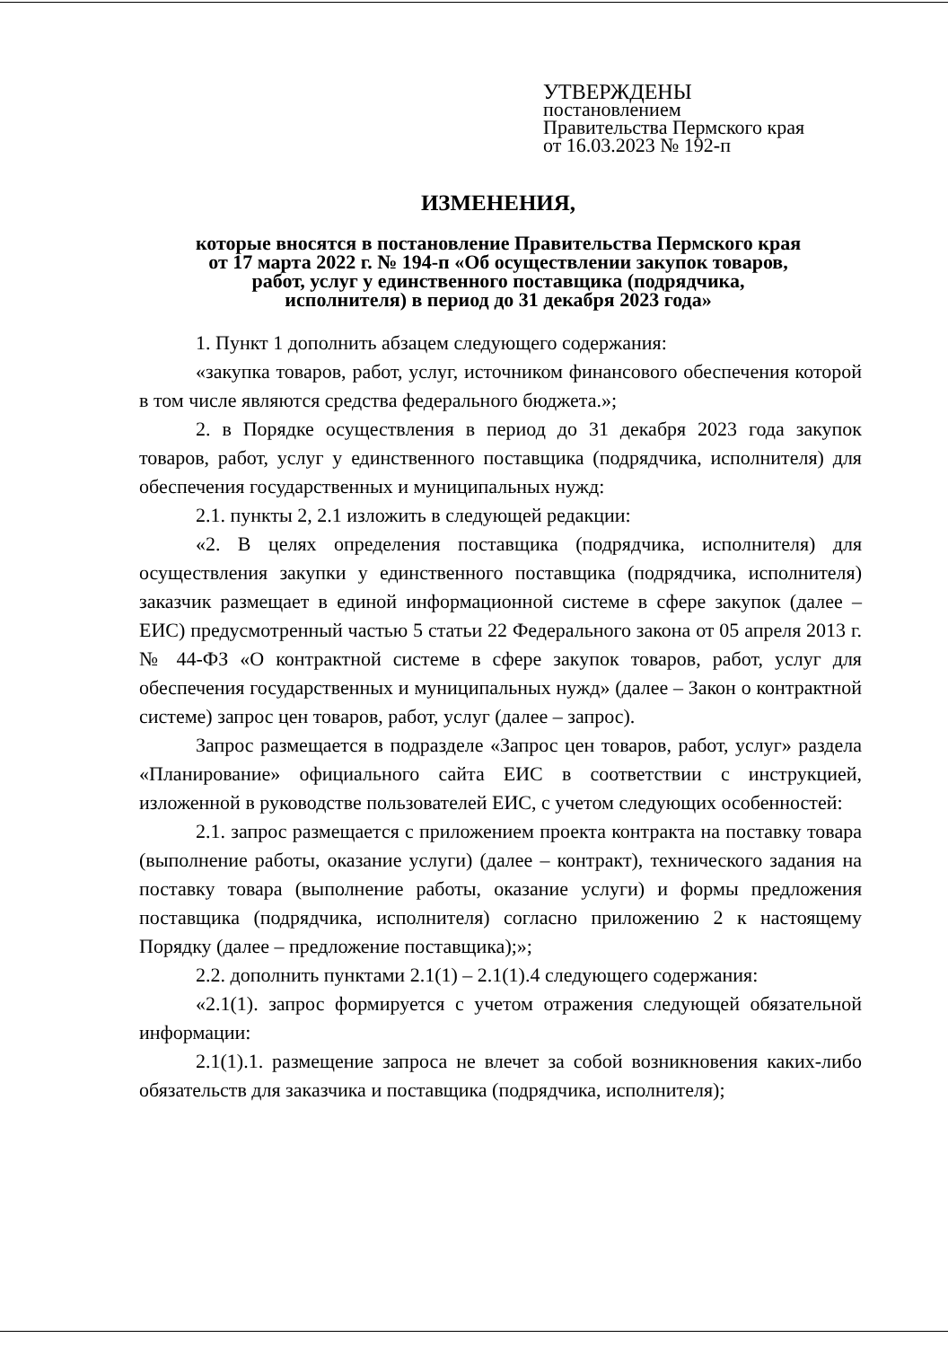УТВЕРЖДЕНЫ
постановлением
Правительства Пермского края
от 16.03.2023 № 192-п
ИЗМЕНЕНИЯ,
которые вносятся в постановление Правительства Пермского края
от 17 марта 2022 г. № 194-п «Об осуществлении закупок товаров,
работ, услуг у единственного поставщика (подрядчика,
исполнителя) в период до 31 декабря 2023 года»
1. Пункт 1 дополнить абзацем следующего содержания:
«закупка товаров, работ, услуг, источником финансового обеспечения которой в том числе являются средства федерального бюджета.»;
2. в Порядке осуществления в период до 31 декабря 2023 года закупок товаров, работ, услуг у единственного поставщика (подрядчика, исполнителя) для обеспечения государственных и муниципальных нужд:
2.1. пункты 2, 2.1 изложить в следующей редакции:
«2. В целях определения поставщика (подрядчика, исполнителя) для осуществления закупки у единственного поставщика (подрядчика, исполнителя) заказчик размещает в единой информационной системе в сфере закупок (далее – ЕИС) предусмотренный частью 5 статьи 22 Федерального закона от 05 апреля 2013 г. № 44-ФЗ «О контрактной системе в сфере закупок товаров, работ, услуг для обеспечения государственных и муниципальных нужд» (далее – Закон о контрактной системе) запрос цен товаров, работ, услуг (далее – запрос).
Запрос размещается в подразделе «Запрос цен товаров, работ, услуг» раздела «Планирование» официального сайта ЕИС в соответствии с инструкцией, изложенной в руководстве пользователей ЕИС, с учетом следующих особенностей:
2.1. запрос размещается с приложением проекта контракта на поставку товара (выполнение работы, оказание услуги) (далее – контракт), технического задания на поставку товара (выполнение работы, оказание услуги) и формы предложения поставщика (подрядчика, исполнителя) согласно приложению 2 к настоящему Порядку (далее – предложение поставщика);»;
2.2. дополнить пунктами 2.1(1) – 2.1(1).4 следующего содержания:
«2.1(1). запрос формируется с учетом отражения следующей обязательной информации:
2.1(1).1. размещение запроса не влечет за собой возникновения каких-либо обязательств для заказчика и поставщика (подрядчика, исполнителя);